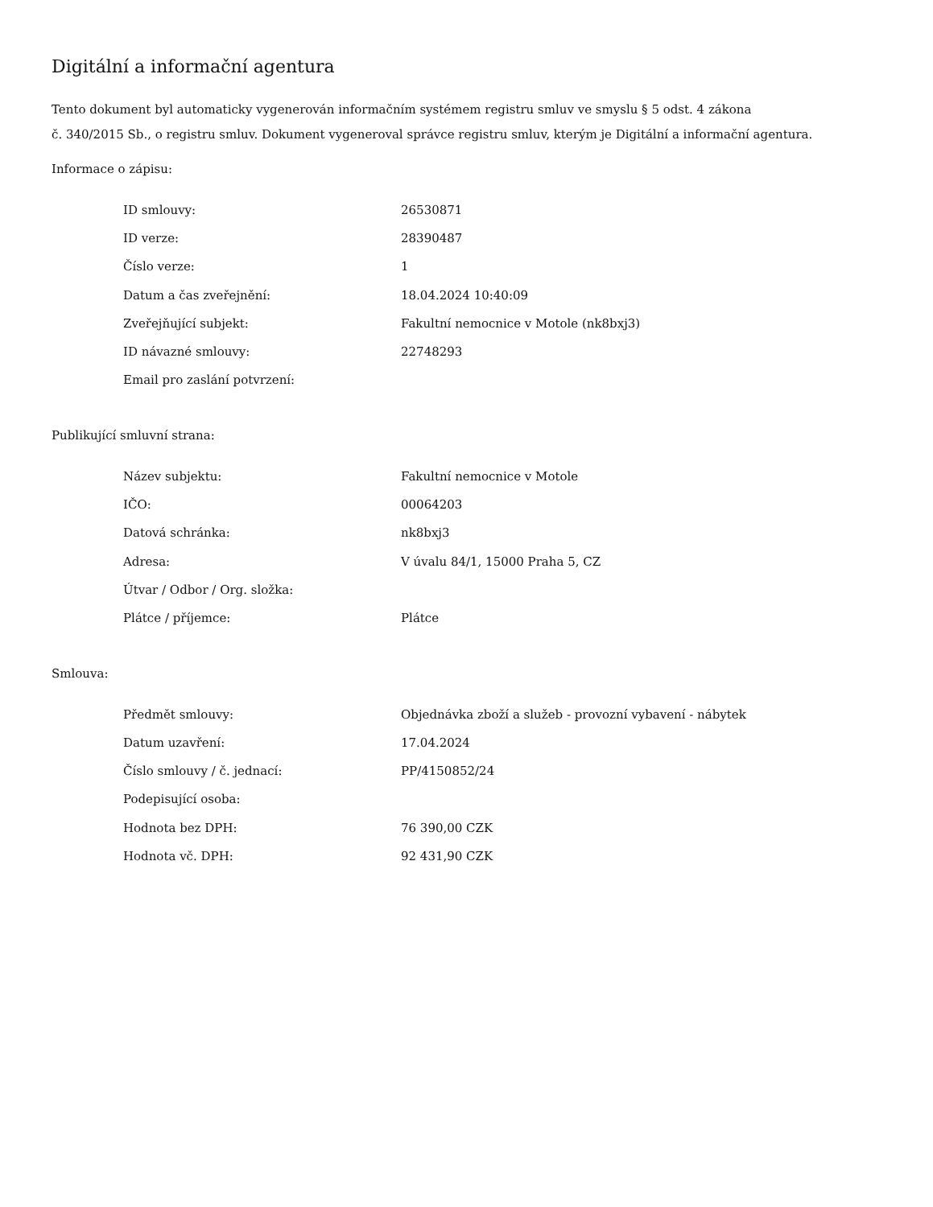Digitální a informační agentura
Tento dokument byl automaticky vygenerován informačním systémem registru smluv ve smyslu § 5 odst. 4 zákona
č. 340/2015 Sb., o registru smluv. Dokument vygeneroval správce registru smluv, kterým je Digitální a informační agentura.
Informace o zápisu:
| ID smlouvy: | 26530871 |
| ID verze: | 28390487 |
| Číslo verze: | 1 |
| Datum a čas zveřejnění: | 18.04.2024 10:40:09 |
| Zveřejňující subjekt: | Fakultní nemocnice v Motole (nk8bxj3) |
| ID návazné smlouvy: | 22748293 |
| Email pro zaslání potvrzení: | |
Publikující smluvní strana:
| Název subjektu: | Fakultní nemocnice v Motole |
| IČO: | 00064203 |
| Datová schránka: | nk8bxj3 |
| Adresa: | V úvalu 84/1, 15000 Praha 5, CZ |
| Útvar / Odbor / Org. složka: | |
| Plátce / příjemce: | Plátce |
Smlouva:
| Předmět smlouvy: | Objednávka zboží a služeb - provozní vybavení - nábytek |
| Datum uzavření: | 17.04.2024 |
| Číslo smlouvy / č. jednací: | PP/4150852/24 |
| Podepisující osoba: | |
| Hodnota bez DPH: | 76 390,00 CZK |
| Hodnota vč. DPH: | 92 431,90 CZK |